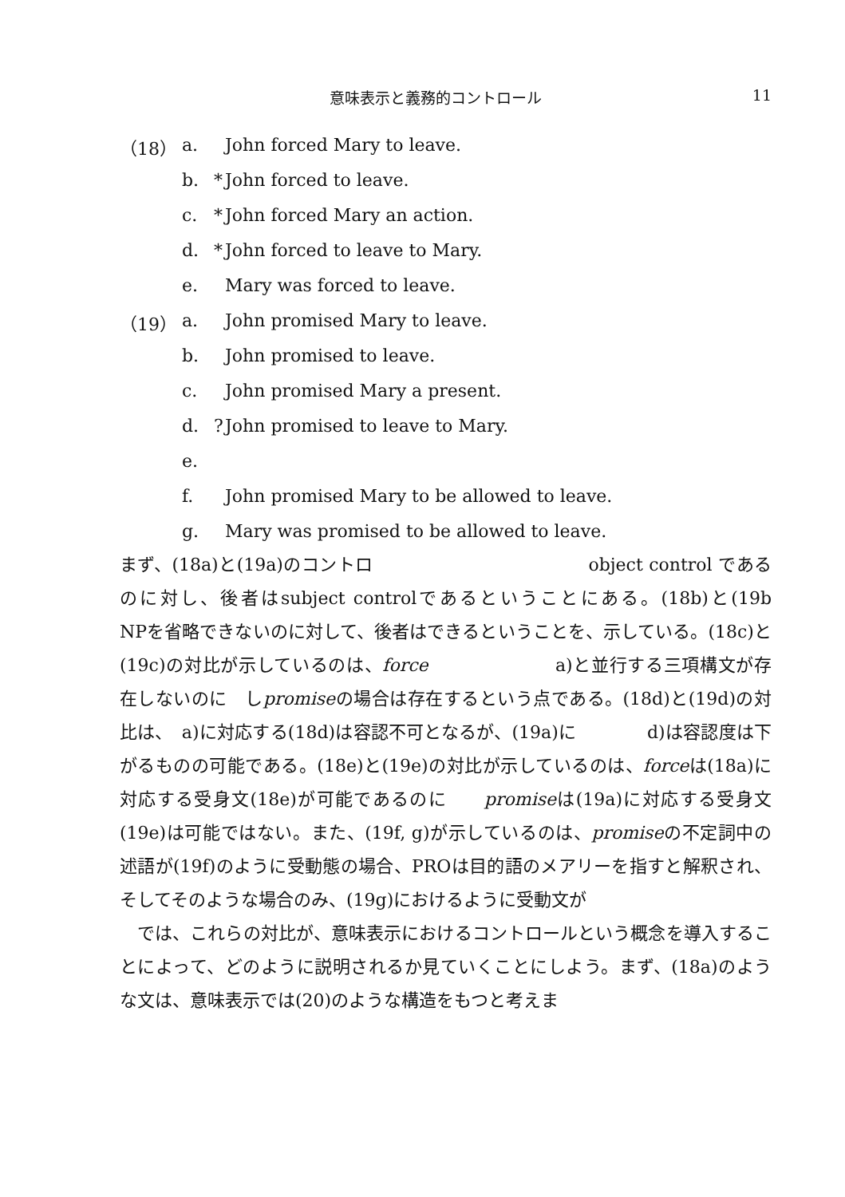意味表示と義務的コントロール 11
（18） a. John forced Mary to leave.
b. * John forced to leave.
c. * John forced Mary an action.
d. * John forced to leave to Mary.
e. Mary was forced to leave.
（19） a. John promised Mary to leave.
b. John promised to leave.
c. John promised Mary a present.
d.? John promised to leave to Mary.
e.
f. John promised Mary to be allowed to leave.
g. Mary was promised to be allowed to leave.
まず、(18a)と(19a)のコントロ　　　　　　　　　　　　object control であるのに対し、後者はsubject controlであるということにある。(18b)と(19b　　　　　　　　　　　NPを省略できないのに対して、後者はできるということを、示している。(18c)と(19c)の対比が示しているのは、force　　　　　　　a)と並行する三項構文が存在しないのに　しpromiseの場合は存在するという点である。(18d)と(19d)の対比は、　a)に対応する(18d)は容認不可となるが、(19a)に　　　　d)は容認度は下がるものの可能である。(18e)と(19e)の対比が示しているのは、forceは(18a)に対応する受身文(18e)が可能であるのに　　promiseは(19a)に対応する受身文(19e)は可能ではない。また、(19f, g)が示しているのは、promiseの不定詞中の述語が(19f)のように受動態の場合、PROは目的語のメアリーを指すと解釈され、そしてそのような場合のみ、(19g)におけるように受動文が
　では、これらの対比が、意味表示におけるコントロールという概念を導入することによって、どのように説明されるか見ていくことにしよう。まず、(18a)のような文は、意味表示では(20)のような構造をもつと考えま